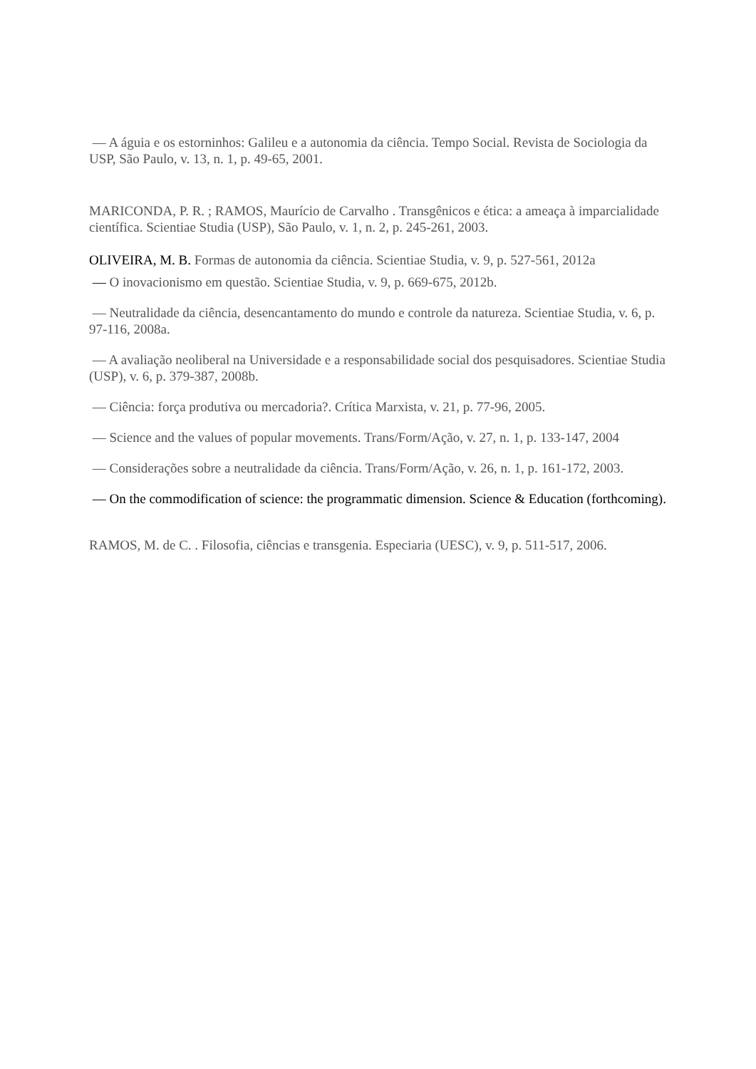— A águia e os estorninhos: Galileu e a autonomia da ciência. Tempo Social. Revista de Sociologia da USP, São Paulo, v. 13, n. 1, p. 49-65, 2001.
MARICONDA, P. R. ; RAMOS, Maurício de Carvalho . Transgênicos e ética: a ameaça à imparcialidade científica. Scientiae Studia (USP), São Paulo, v. 1, n. 2, p. 245-261, 2003.
OLIVEIRA, M. B. Formas de autonomia da ciência. Scientiae Studia, v. 9, p. 527-561, 2012a
— O inovacionismo em questão. Scientiae Studia, v. 9, p. 669-675, 2012b.
— Neutralidade da ciência, desencantamento do mundo e controle da natureza. Scientiae Studia, v. 6, p. 97-116, 2008a.
— A avaliação neoliberal na Universidade e a responsabilidade social dos pesquisadores. Scientiae Studia (USP), v. 6, p. 379-387, 2008b.
— Ciência: força produtiva ou mercadoria?. Crítica Marxista, v. 21, p. 77-96, 2005.
— Science and the values of popular movements. Trans/Form/Ação, v. 27, n. 1, p. 133-147, 2004
— Considerações sobre a neutralidade da ciência. Trans/Form/Ação, v. 26, n. 1, p. 161-172, 2003.
— On the commodification of science: the programmatic dimension. Science & Education (forthcoming).
RAMOS, M. de C. . Filosofia, ciências e transgenia. Especiaria (UESC), v. 9, p. 511-517, 2006.